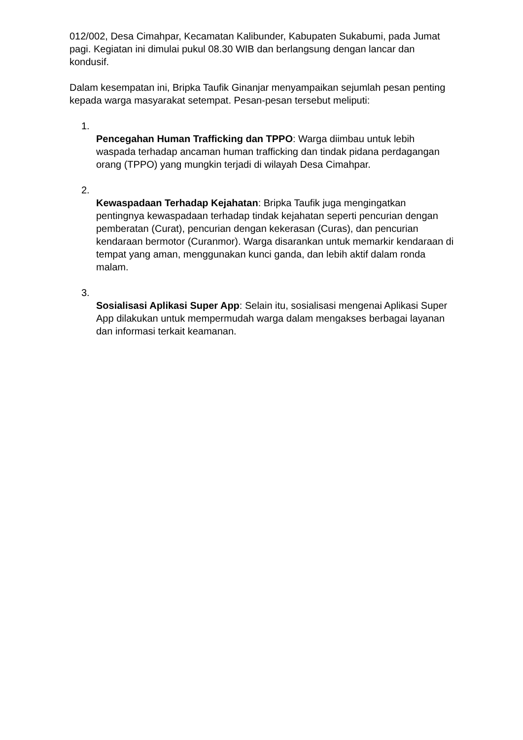012/002, Desa Cimahpar, Kecamatan Kalibunder, Kabupaten Sukabumi, pada Jumat pagi. Kegiatan ini dimulai pukul 08.30 WIB dan berlangsung dengan lancar dan kondusif.
Dalam kesempatan ini, Bripka Taufik Ginanjar menyampaikan sejumlah pesan penting kepada warga masyarakat setempat. Pesan-pesan tersebut meliputi:
1.
Pencegahan Human Trafficking dan TPPO: Warga diimbau untuk lebih waspada terhadap ancaman human trafficking dan tindak pidana perdagangan orang (TPPO) yang mungkin terjadi di wilayah Desa Cimahpar.
2.
Kewaspadaan Terhadap Kejahatan: Bripka Taufik juga mengingatkan pentingnya kewaspadaan terhadap tindak kejahatan seperti pencurian dengan pemberatan (Curat), pencurian dengan kekerasan (Curas), dan pencurian kendaraan bermotor (Curanmor). Warga disarankan untuk memarkir kendaraan di tempat yang aman, menggunakan kunci ganda, dan lebih aktif dalam ronda malam.
3.
Sosialisasi Aplikasi Super App: Selain itu, sosialisasi mengenai Aplikasi Super App dilakukan untuk mempermudah warga dalam mengakses berbagai layanan dan informasi terkait keamanan.